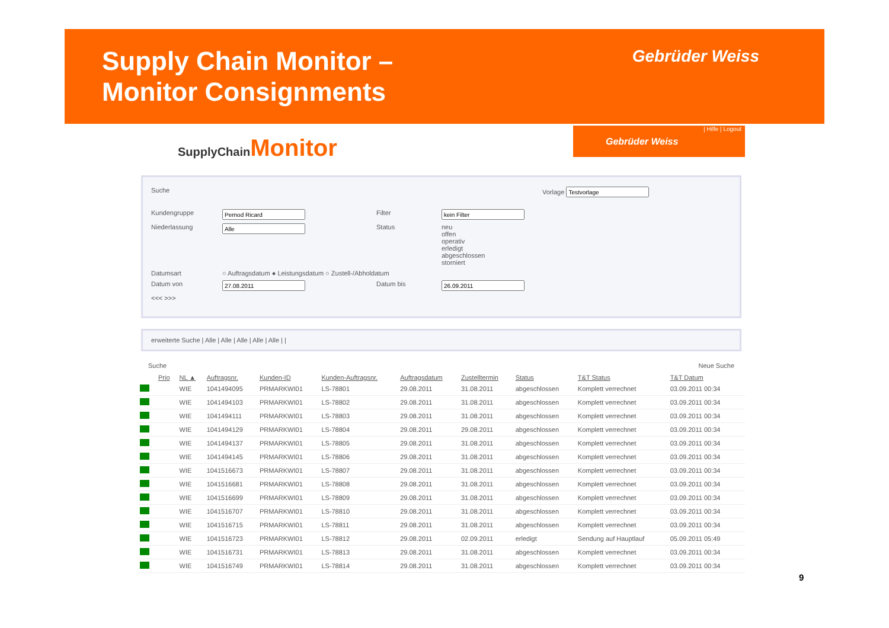Supply Chain Monitor –
Monitor Consignments
Gebrüder Weiss
SupplyChainMonitor
| Hilfe | Logout
Gebrüder Weiss
Suche Vorlage
Kundengruppe Filter
Niederlassung Status neu
offen
operativ
erledigt
abgeschlossen
storniert
Datumsart ○ Auftragsdatum ● Leistungsdatum ○ Zustell-/Abholdatum
Datum von Datum bis
<<< >>>
erweiterte Suche | Alle | Alle | Alle | Alle | Alle | |
Suche Neue Suche
| | Prio | NL ▲ | Auftragsnr. | Kunden-ID | Kunden-Auftragsnr. | Auftragsdatum | Zustelltermin | Status | T&T Status | T&T Datum | |
| --- | --- | --- | --- | --- | --- | --- | --- | --- | --- | --- | --- |
| | | WIE | 1041494095 | PRMARKWI01 | LS-78801 | 29.08.2011 | 31.08.2011 | abgeschlossen | Komplett verrechnet | 03.09.2011 00:34 | |
| | | WIE | 1041494103 | PRMARKWI01 | LS-78802 | 29.08.2011 | 31.08.2011 | abgeschlossen | Komplett verrechnet | 03.09.2011 00:34 | |
| | | WIE | 1041494111 | PRMARKWI01 | LS-78803 | 29.08.2011 | 31.08.2011 | abgeschlossen | Komplett verrechnet | 03.09.2011 00:34 | |
| | | WIE | 1041494129 | PRMARKWI01 | LS-78804 | 29.08.2011 | 29.08.2011 | abgeschlossen | Komplett verrechnet | 03.09.2011 00:34 | |
| | | WIE | 1041494137 | PRMARKWI01 | LS-78805 | 29.08.2011 | 31.08.2011 | abgeschlossen | Komplett verrechnet | 03.09.2011 00:34 | |
| | | WIE | 1041494145 | PRMARKWI01 | LS-78806 | 29.08.2011 | 31.08.2011 | abgeschlossen | Komplett verrechnet | 03.09.2011 00:34 | |
| | | WIE | 1041516673 | PRMARKWI01 | LS-78807 | 29.08.2011 | 31.08.2011 | abgeschlossen | Komplett verrechnet | 03.09.2011 00:34 | |
| | | WIE | 1041516681 | PRMARKWI01 | LS-78808 | 29.08.2011 | 31.08.2011 | abgeschlossen | Komplett verrechnet | 03.09.2011 00:34 | |
| | | WIE | 1041516699 | PRMARKWI01 | LS-78809 | 29.08.2011 | 31.08.2011 | abgeschlossen | Komplett verrechnet | 03.09.2011 00:34 | |
| | | WIE | 1041516707 | PRMARKWI01 | LS-78810 | 29.08.2011 | 31.08.2011 | abgeschlossen | Komplett verrechnet | 03.09.2011 00:34 | |
| | | WIE | 1041516715 | PRMARKWI01 | LS-78811 | 29.08.2011 | 31.08.2011 | abgeschlossen | Komplett verrechnet | 03.09.2011 00:34 | |
| | | WIE | 1041516723 | PRMARKWI01 | LS-78812 | 29.08.2011 | 02.09.2011 | erledigt | Sendung auf Hauptlauf | 05.09.2011 05:49 | |
| | | WIE | 1041516731 | PRMARKWI01 | LS-78813 | 29.08.2011 | 31.08.2011 | abgeschlossen | Komplett verrechnet | 03.09.2011 00:34 | |
| | | WIE | 1041516749 | PRMARKWI01 | LS-78814 | 29.08.2011 | 31.08.2011 | abgeschlossen | Komplett verrechnet | 03.09.2011 00:34 | |
9